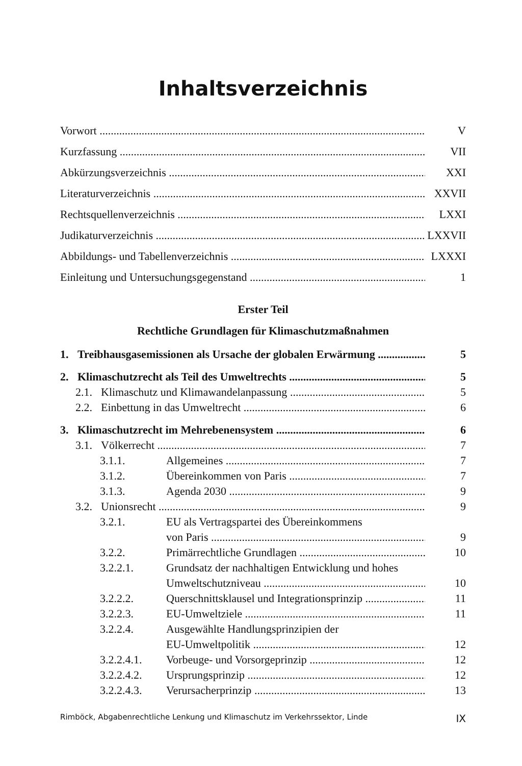Inhaltsverzeichnis
Vorwort V
Kurzfassung VII
Abkürzungsverzeichnis XXI
Literaturverzeichnis XXVII
Rechtsquellenverzeichnis LXXI
Judikaturverzeichnis LXXVII
Abbildungs- und Tabellenverzeichnis LXXXI
Einleitung und Untersuchungsgegenstand 1
Erster Teil
Rechtliche Grundlagen für Klimaschutzmaßnahmen
1. Treibhausgasemissionen als Ursache der globalen Erwärmung 5
2. Klimaschutzrecht als Teil des Umweltrechts 5
2.1. Klimaschutz und Klimawandelanpassung 5
2.2. Einbettung in das Umweltrecht 6
3. Klimaschutzrecht im Mehrebenensystem 6
3.1. Völkerrecht 7
3.1.1. Allgemeines 7
3.1.2. Übereinkommen von Paris 7
3.1.3. Agenda 2030 9
3.2. Unionsrecht 9
3.2.1. EU als Vertragspartei des Übereinkommens
von Paris 9
3.2.2. Primärrechtliche Grundlagen 10
3.2.2.1. Grundsatz der nachhaltigen Entwicklung und hohes
Umweltschutzniveau 10
3.2.2.2. Querschnittsklausel und Integrationsprinzip 11
3.2.2.3. EU-Umweltziele 11
3.2.2.4. Ausgewählte Handlungsprinzipien der
EU-Umweltpolitik 12
3.2.2.4.1. Vorbeuge- und Vorsorgeprinzip 12
3.2.2.4.2. Ursprungsprinzip 12
3.2.2.4.3. Verursacherprinzip 13
Rimböck, Abgabenrechtliche Lenkung und Klimaschutz im Verkehrssektor, Linde IX